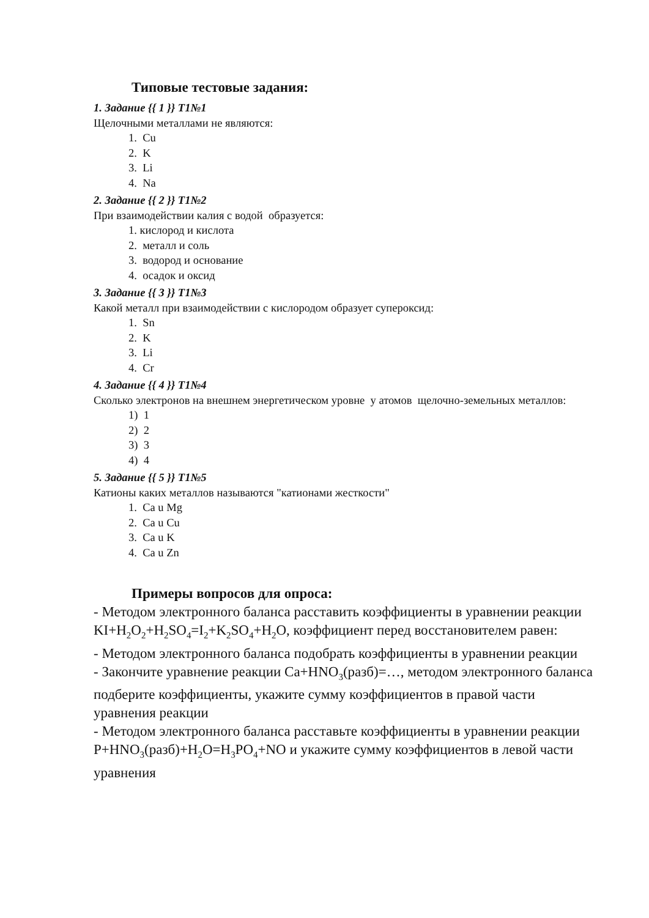Типовые тестовые задания:
1. Задание {{ 1 }} Т1№1
Щелочными металлами не являются:
1. Cu
2. K
3. Li
4. Na
2. Задание {{ 2 }} Т1№2
При взаимодействии калия с водой образуется:
1. кислород и кислота
2. металл и соль
3. водород и основание
4. осадок и оксид
3. Задание {{ 3 }} Т1№3
Какой металл при взаимодействии с кислородом образует супероксид:
1. Sn
2. K
3. Li
4. Cr
4. Задание {{ 4 }} Т1№4
Сколько электронов на внешнем энергетическом уровне у атомов щелочно-земельных металлов:
1) 1
2) 2
3) 3
4) 4
5. Задание {{ 5 }} Т1№5
Катионы каких металлов называются "катионами жесткости"
1. Ca u Mg
2. Ca u Cu
3. Ca u K
4. Ca u Zn
Примеры вопросов для опроса:
- Методом электронного баланса расставить коэффициенты в уравнении реакции KI+H<sub>2</sub>O<sub>2</sub>+H<sub>2</sub>SO<sub>4</sub>=I<sub>2</sub>+K<sub>2</sub>SO<sub>4</sub>+H<sub>2</sub>O, коэффициент перед восстановителем равен:
- Методом электронного баланса подобрать коэффициенты в уравнении реакции
- Закончите уравнение реакции Ca+HNO<sub>3</sub>(разб)=…, методом электронного баланса подберите коэффициенты, укажите сумму коэффициентов в правой части уравнения реакции
- Методом электронного баланса расставьте коэффициенты в уравнении реакции P+HNO<sub>3</sub>(разб)+H<sub>2</sub>O=H<sub>3</sub>PO<sub>4</sub>+NO и укажите сумму коэффициентов в левой части уравнения